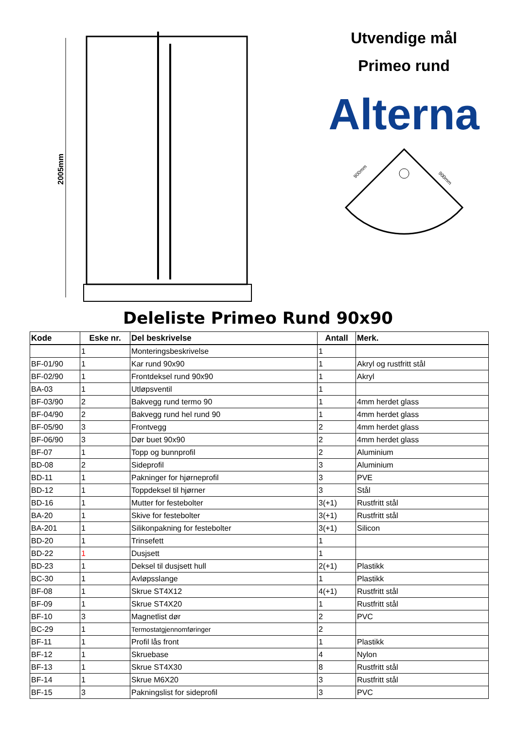2005mm
Utvendige mål
Primeo rund
Alterna
900mm
900mm
Deleliste Primeo Rund 90x90
| Kode | Eske nr. | Del beskrivelse | Antall | Merk. |
| --- | --- | --- | --- | --- |
| | 1 | Monteringsbeskrivelse | 1 | |
| BF-01/90 | 1 | Kar rund 90x90 | 1 | Akryl og rustfritt stål |
| BF-02/90 | 1 | Frontdeksel rund 90x90 | 1 | Akryl |
| BA-03 | 1 | Utløpsventil | 1 | |
| BF-03/90 | 2 | Bakvegg rund termo 90 | 1 | 4mm herdet glass |
| BF-04/90 | 2 | Bakvegg rund hel rund 90 | 1 | 4mm herdet glass |
| BF-05/90 | 3 | Frontvegg | 2 | 4mm herdet glass |
| BF-06/90 | 3 | Dør buet 90x90 | 2 | 4mm herdet glass |
| BF-07 | 1 | Topp og bunnprofil | 2 | Aluminium |
| BD-08 | 2 | Sideprofil | 3 | Aluminium |
| BD-11 | 1 | Pakninger for hjørneprofil | 3 | PVE |
| BD-12 | 1 | Toppdeksel til hjørner | 3 | Stål |
| BD-16 | 1 | Mutter for festebolter | 3(+1) | Rustfritt stål |
| BA-20 | 1 | Skive for festebolter | 3(+1) | Rustfritt stål |
| BA-201 | 1 | Silikonpakning for festebolter | 3(+1) | Silicon |
| BD-20 | 1 | Trinsefett | 1 | |
| BD-22 | 1 | Dusjsett | 1 | |
| BD-23 | 1 | Deksel til dusjsett hull | 2(+1) | Plastikk |
| BC-30 | 1 | Avløpsslange | 1 | Plastikk |
| BF-08 | 1 | Skrue ST4X12 | 4(+1) | Rustfritt stål |
| BF-09 | 1 | Skrue ST4X20 | 1 | Rustfritt stål |
| BF-10 | 3 | Magnetlist dør | 2 | PVC |
| BC-29 | 1 | Termostatgjennomføringer | 2 | |
| BF-11 | 1 | Profil lås front | 1 | Plastikk |
| BF-12 | 1 | Skruebase | 4 | Nylon |
| BF-13 | 1 | Skrue ST4X30 | 8 | Rustfritt stål |
| BF-14 | 1 | Skrue M6X20 | 3 | Rustfritt stål |
| BF-15 | 3 | Pakningslist for sideprofil | 3 | PVC |